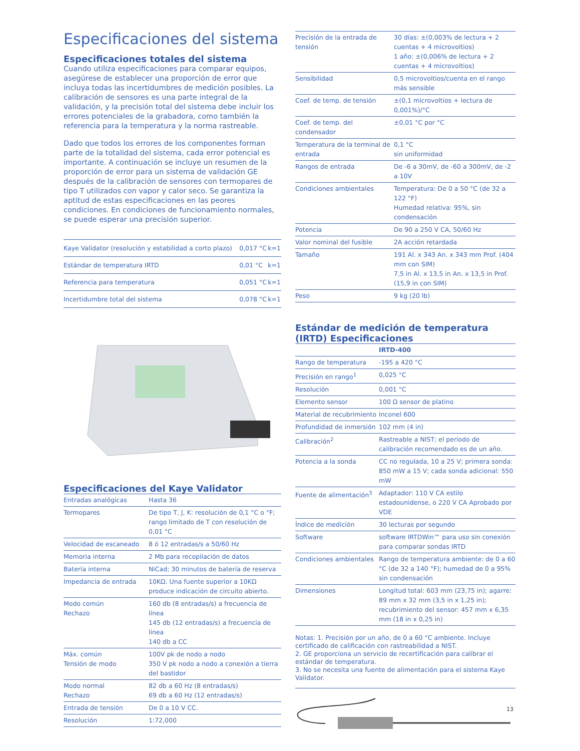Especificaciones del sistema
Especificaciones totales del sistema
Cuando utiliza especificaciones para comparar equipos, asegúrese de establecer una proporción de error que incluya todas las incertidumbres de medición posibles. La calibración de sensores es una parte integral de la validación, y la precisión total del sistema debe incluir los errores potenciales de la grabadora, como también la referencia para la temperatura y la norma rastreable.
Dado que todos los errores de los componentes forman parte de la totalidad del sistema, cada error potencial es importante. A continuación se incluye un resumen de la proporción de error para un sistema de validación GE después de la calibración de sensores con termopares de tipo T utilizados con vapor y calor seco. Se garantiza la aptitud de estas especificaciones en las peores condiciones. En condiciones de funcionamiento normales, se puede esperar una precisión superior.
| Kaye Validator (resolución y estabilidad a corto plazo) | 0,017 °C | k=1 |
| Estándar de temperatura IRTD | 0,01 °C | k=1 |
| Referencia para temperatura | 0,051 °C | k=1 |
| Incertidumbre total del sistema | 0,078 °C | k=1 |
Especificaciones del Kaye Validator
| Entradas analógicas | Hasta 36 |
| Termopares | De tipo T, J, K: resolución de 0,1 °C o °F; rango limitado de T con resolución de 0,01 °C |
| Velocidad de escaneado | 8 ó 12 entradas/s a 50/60 Hz |
| Memoria interna | 2 Mb para recopilación de datos |
| Batería interna | NiCad; 30 minutos de batería de reserva |
| Impedancia de entrada | 10KΩ. Una fuente superior a 10KΩ produce indicación de circuito abierto. |
| Modo común Rechazo | 160 db (8 entradas/s) a frecuencia de línea 145 db (12 entradas/s) a frecuencia de línea 140 db a CC |
| Máx. común Tensión de modo | 100V pk de nodo a nodo 350 V pk nodo a nodo a conexión a tierra del bastidor |
| Modo normal Rechazo | 82 db a 60 Hz (8 entradas/s) 69 db a 60 Hz (12 entradas/s) |
| Entrada de tensión | De 0 a 10 V CC. |
| Resolución | 1:72,000 |
| Precisión de la entrada de tensión | 30 días: ±(0,003% de lectura + 2 cuentas + 4 microvoltios) 1 año: ±(0,006% de lectura + 2 cuentas + 4 microvoltios) |
| Sensibilidad | 0,5 microvoltios/cuenta en el rango más sensible |
| Coef. de temp. de tensión | ±(0,1 microvoltios + lectura de 0,001%)/°C |
| Coef. de temp. del condensador | ±0,01 °C por °C |
| Temperatura de la terminal de entrada | 0,1 °C sin uniformidad |
| Rangos de entrada | De -6 a 30mV, de -60 a 300mV, de -2 a 10V |
| Condiciones ambientales | Temperatura: De 0 a 50 °C (de 32 a 122 °F) Humedad relativa: 95%, sin condensación |
| Potencia | De 90 a 250 V CA, 50/60 Hz |
| Valor nominal del fusible | 2A acción retardada |
| Tamaño | 191 Al. x 343 An. x 343 mm Prof. (404 mm con SIM) 7,5 in Al. x 13,5 in An. x 13,5 in Prof. (15,9 in con SIM) |
| Peso | 9 kg (20 lb) |
Estándar de medición de temperatura (IRTD) Especificaciones
| | IRTD-400 |
| Rango de temperatura | -195 a 420 °C |
| Precisión en rango<sup>1</sup> | 0,025 °C |
| Resolución | 0,001 °C |
| Elemento sensor | 100 Ω sensor de platino |
| Material de recubrimiento | Inconel 600 |
| Profundidad de inmersión | 102 mm (4 in) |
| Calibración<sup>2</sup> | Rastreable a NIST; el período de calibración recomendado es de un año. |
| Potencia a la sonda | CC no regulada, 10 a 25 V; primera sonda: 850 mW a 15 V; cada sonda adicional: 550 mW |
| Fuente de alimentación<sup>3</sup> | Adaptador: 110 V CA estilo estadounidense, o 220 V CA Aprobado por VDE |
| Índice de medición | 30 lecturas por segundo |
| Software | software IRTDWin™ para uso sin conexión para comparar sondas IRTD |
| Condiciones ambientales | Rango de temperatura ambiente: de 0 a 60 °C (de 32 a 140 °F); humedad de 0 a 95% sin condensación |
| Dimensiones | Longitud total: 603 mm (23,75 in); agarre: 89 mm x 32 mm (3,5 in x 1,25 in); recubrimiento del sensor: 457 mm x 6,35 mm (18 in x 0,25 in) |
Notas: 1. Precisión por un año, de 0 a 60 °C ambiente. Incluye certificado de calificación con rastreabilidad a NIST.
2. GE proporciona un servicio de recertificación para calibrar el estándar de temperatura.
3. No se necesita una fuente de alimentación para el sistema Kaye Validator.
13